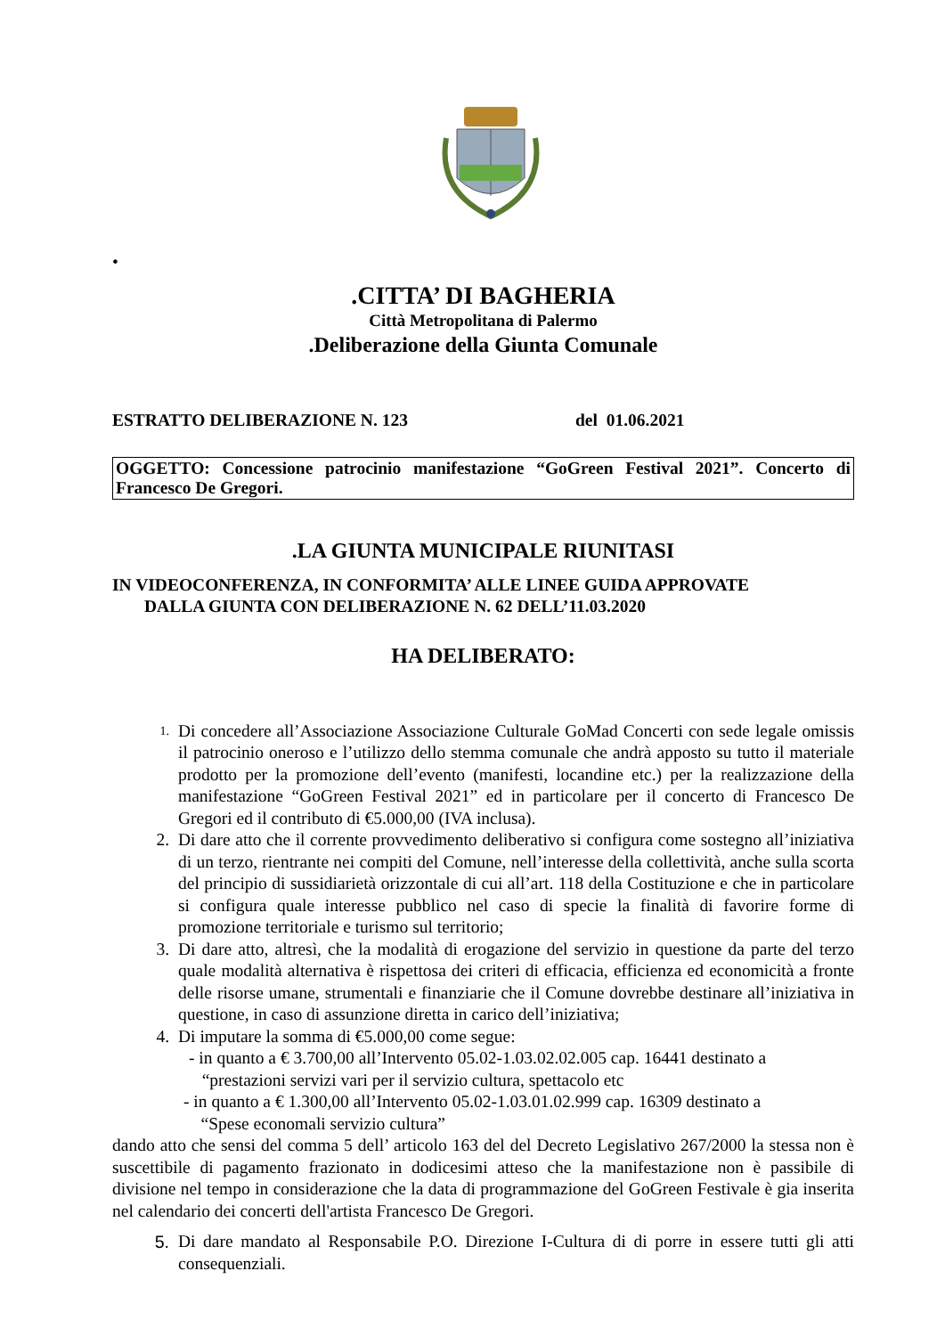•
.CITTA’ DI BAGHERIA
Città Metropolitana di Palermo
.Deliberazione della Giunta Comunale
ESTRATTO DELIBERAZIONE N. 123 del 01.06.2021
OGGETTO: Concessione patrocinio manifestazione “GoGreen Festival 2021”. Concerto di Francesco De Gregori.
.LA GIUNTA MUNICIPALE RIUNITASI
IN VIDEOCONFERENZA, IN CONFORMITA’ ALLE LINEE GUIDA APPROVATE
DALLA GIUNTA CON DELIBERAZIONE N. 62 DELL’11.03.2020
HA DELIBERATO:
1. Di concedere all’Associazione Associazione Culturale GoMad Concerti con sede legale omissis il patrocinio oneroso e l’utilizzo dello stemma comunale che andrà apposto su tutto il materiale prodotto per la promozione dell’evento (manifesti, locandine etc.) per la realizzazione della manifestazione “GoGreen Festival 2021” ed in particolare per il concerto di Francesco De Gregori ed il contributo di €5.000,00 (IVA inclusa).
2. Di dare atto che il corrente provvedimento deliberativo si configura come sostegno all’iniziativa di un terzo, rientrante nei compiti del Comune, nell’interesse della collettività, anche sulla scorta del principio di sussidiarietà orizzontale di cui all’art. 118 della Costituzione e che in particolare si configura quale interesse pubblico nel caso di specie la finalità di favorire forme di promozione territoriale e turismo sul territorio;
3. Di dare atto, altresì, che la modalità di erogazione del servizio in questione da parte del terzo quale modalità alternativa è rispettosa dei criteri di efficacia, efficienza ed economicità a fronte delle risorse umane, strumentali e finanziarie che il Comune dovrebbe destinare all’iniziativa in questione, in caso di assunzione diretta in carico dell’iniziativa;
4. Di imputare la somma di €5.000,00 come segue:
- in quanto a € 3.700,00 all’Intervento 05.02-1.03.02.02.005 cap. 16441 destinato a
“prestazioni servizi vari per il servizio cultura, spettacolo etc
- in quanto a € 1.300,00 all’Intervento 05.02-1.03.01.02.999 cap. 16309 destinato a
“Spese economali servizio cultura”
dando atto che sensi del comma 5 dell’ articolo 163 del del Decreto Legislativo 267/2000 la stessa non è suscettibile di pagamento frazionato in dodicesimi atteso che la manifestazione non è passibile di divisione nel tempo in considerazione che la data di programmazione del GoGreen Festivale è gia inserita nel calendario dei concerti dell'artista Francesco De Gregori.
5. Di dare mandato al Responsabile P.O. Direzione I-Cultura di di porre in essere tutti gli atti consequenziali.